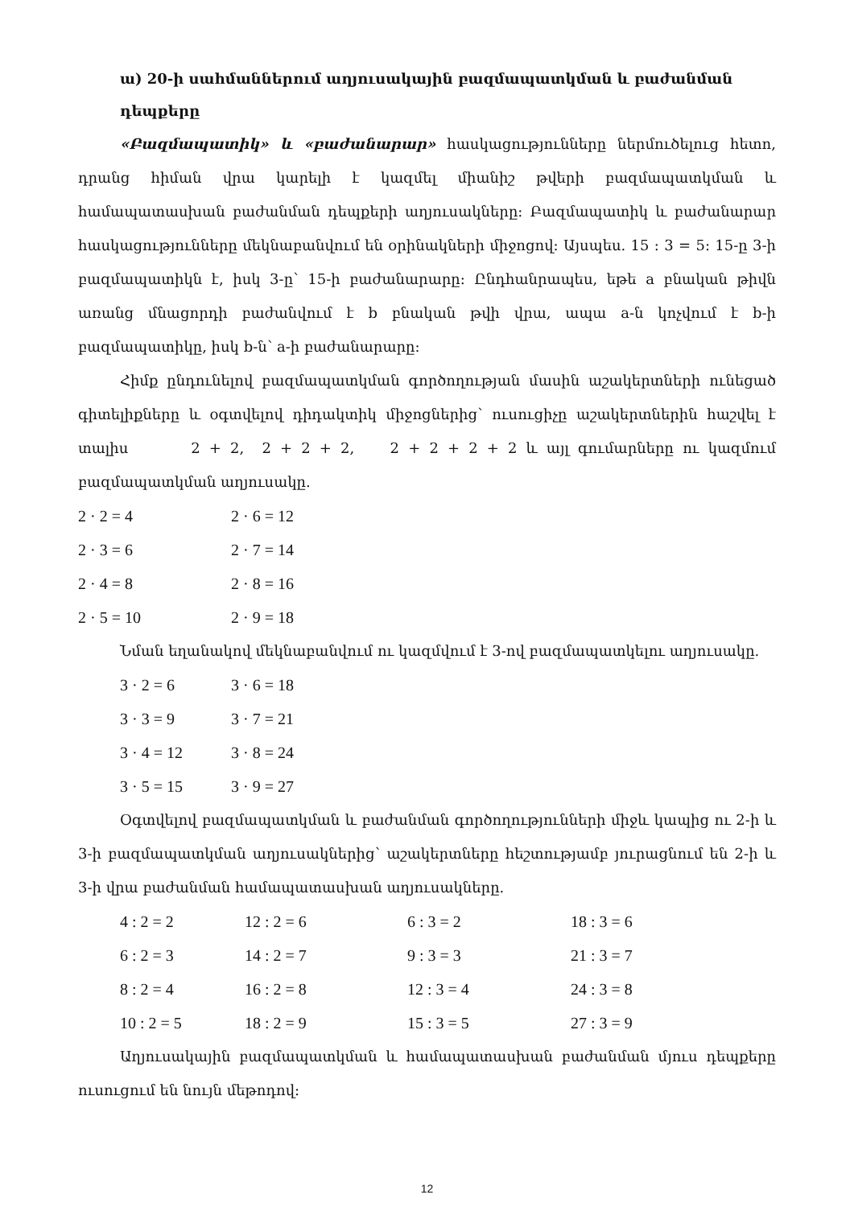ա) 20-ի սահմաններում աղյուսակային բազմապատկման և բաժանման դեպքերը
«Բազմապատիկ» և «բաժանարար» հասկացությունները ներմուծելուց հետո, դրանց հիման վրա կարելի է կազմել միանիշ թվերի բազմապատկման և համապատասխան բաժանման դեպքերի աղյուսակները: Բազմապատիկ և բաժանարար հասկացությունները մեկնաբանվում են օրինակների միջոցով: Այսպես. 15 : 3 = 5: 15-ը 3-ի բազմապատիկն է, իսկ 3-ը՝ 15-ի բաժանարարը: Ընդհանրապես, եթե a բնական թիվն առանց մնացորդի բաժանվում է b բնական թվի վրա, ապա a-ն կոչվում է b-ի բազմապատիկը, իսկ b-ն՝ a-ի բաժանարարը:
Հիմք ընդունելով բազմապատկման գործողության մասին աշակերտների ունեցած գիտելիքները և օգտվելով դիդակտիկ միջոցներից՝ ուսուցիչը աշակերտներին հաշվել է տալիս 2 + 2, 2 + 2 + 2, 2 + 2 + 2 + 2 և այլ գումարները ու կազմում բազմապատկման աղյուսակը.
| 2 · 2 = 4 | 2 · 6 = 12 |
| 2 · 3 = 6 | 2 · 7 = 14 |
| 2 · 4 = 8 | 2 · 8 = 16 |
| 2 · 5 = 10 | 2 · 9 = 18 |
Նման եղանակով մեկնաբանվում ու կազմվում է 3-ով բազմապատկելու աղյուսակը.
| 3 · 2 = 6 | 3 · 6 = 18 |
| 3 · 3 = 9 | 3 · 7 = 21 |
| 3 · 4 = 12 | 3 · 8 = 24 |
| 3 · 5 = 15 | 3 · 9 = 27 |
Օգտվելով բազմապատկման և բաժանման գործողությունների միջև կապից ու 2-ի և 3-ի բազմապատկման աղյուսակներից՝ աշակերտները հեշտությամբ յուրացնում են 2-ի և 3-ի վրա բաժանման համապատասխան աղյուսակները.
| 4 : 2 = 2 | 12 : 2 = 6 | 6 : 3 = 2 | 18 : 3 = 6 |
| 6 : 2 = 3 | 14 : 2 = 7 | 9 : 3 = 3 | 21 : 3 = 7 |
| 8 : 2 = 4 | 16 : 2 = 8 | 12 : 3 = 4 | 24 : 3 = 8 |
| 10 : 2 = 5 | 18 : 2 = 9 | 15 : 3 = 5 | 27 : 3 = 9 |
Աղյուսակային բազմապատկման և համապատասխան բաժանման մյուս դեպքերը ուսուցում են նույն մեթոդով:
12